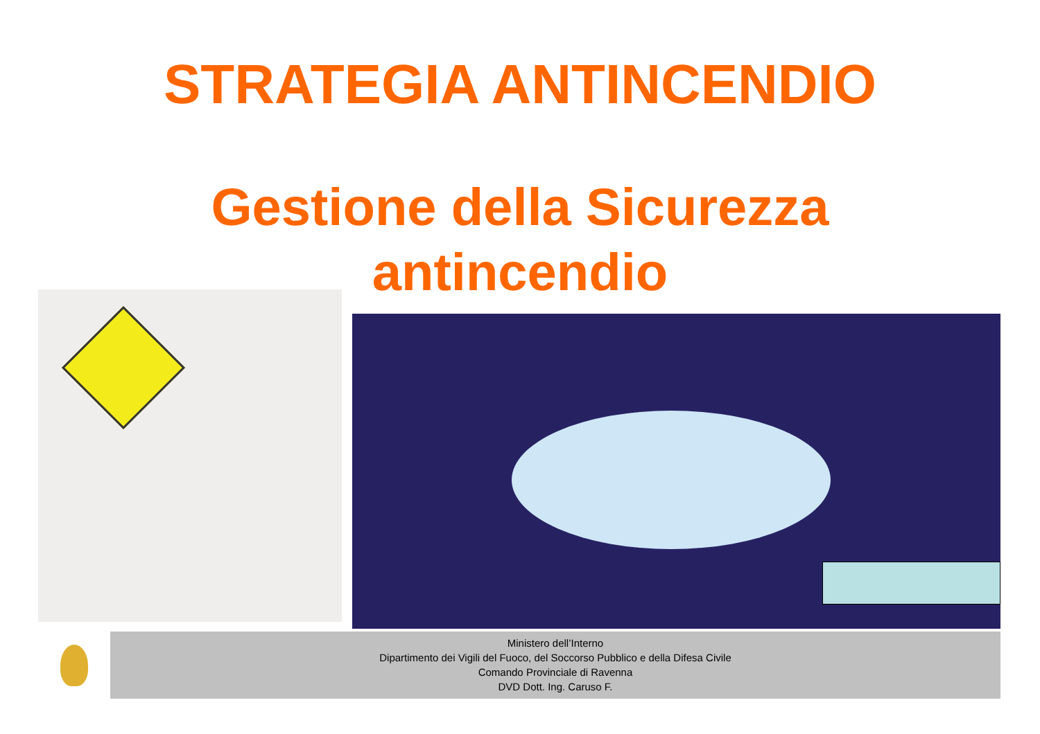STRATEGIA ANTINCENDIO
Gestione della Sicurezza
antincendio
Ministero dell’Interno
Dipartimento dei Vigili del Fuoco, del Soccorso Pubblico e della Difesa Civile
Comando Provinciale di Ravenna
DVD Dott. Ing. Caruso F.